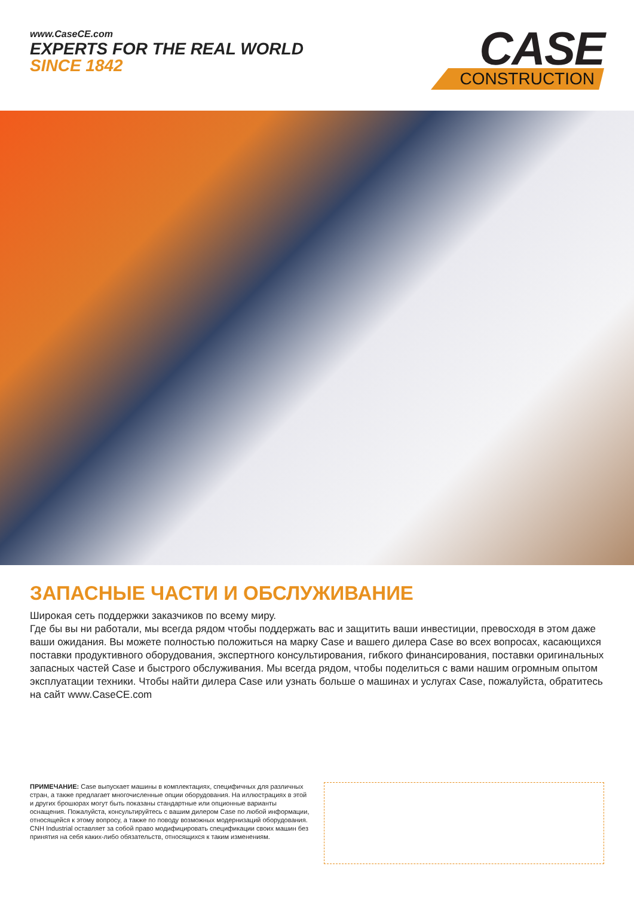www.CaseCE.com
EXPERTS FOR THE REAL WORLD
SINCE 1842
CASE
CONSTRUCTION
ЗАПАСНЫЕ ЧАСТИ И ОБСЛУЖИВАНИЕ
Широкая сеть поддержки заказчиков по всему миру.
Где бы вы ни работали, мы всегда рядом чтобы поддержать вас и защитить ваши инвестиции, превосходя в этом даже ваши ожидания. Вы можете полностью положиться на марку Case и вашего дилера Case во всех вопросах, касающихся поставки продуктивного оборудования, экспертного консультирования, гибкого финансирования, поставки оригинальных запасных частей Case и быстрого обслуживания. Мы всегда рядом, чтобы поделиться с вами нашим огромным опытом эксплуатации техники. Чтобы найти дилера Case или узнать больше о машинах и услугах Case, пожалуйста, обратитесь на сайт www.CaseCE.com
ПРИМЕЧАНИЕ: Case выпускает машины в комплектациях, специфичных для различных стран, а также предлагает многочисленные опции оборудования. На иллюстрациях в этой и других брошюрах могут быть показаны стандартные или опционные варианты оснащения. Пожалуйста, консультируйтесь с вашим дилером Case по любой информации, относящейся к этому вопросу, а также по поводу возможных модернизаций оборудования. CNH Industrial оставляет за собой право модифицировать спецификации своих машин без принятия на себя каких-либо обязательств, относящихся к таким изменениям.